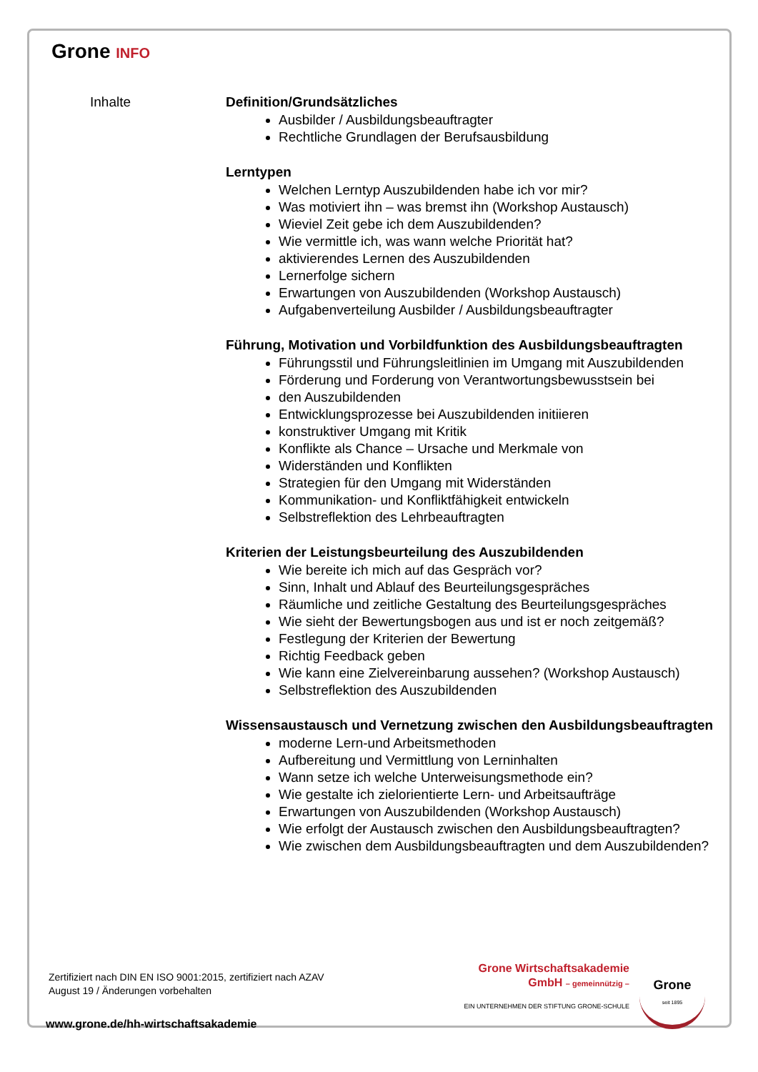Grone INFO
Inhalte Definition/Grundsätzliches
Ausbilder / Ausbildungsbeauftragter
Rechtliche Grundlagen der Berufsausbildung
Lerntypen
Welchen Lerntyp Auszubildenden habe ich vor mir?
Was motiviert ihn – was bremst ihn (Workshop Austausch)
Wieviel Zeit gebe ich dem Auszubildenden?
Wie vermittle ich, was wann welche Priorität hat?
aktivierendes Lernen des Auszubildenden
Lernerfolge sichern
Erwartungen von Auszubildenden (Workshop Austausch)
Aufgabenverteilung Ausbilder / Ausbildungsbeauftragter
Führung, Motivation und Vorbildfunktion des Ausbildungsbeauftragten
Führungsstil und Führungsleitlinien im Umgang mit Auszubildenden
Förderung und Forderung von Verantwortungsbewusstsein bei
den Auszubildenden
Entwicklungsprozesse bei Auszubildenden initiieren
konstruktiver Umgang mit Kritik
Konflikte als Chance – Ursache und Merkmale von
Widerständen und Konflikten
Strategien für den Umgang mit Widerständen
Kommunikation- und Konfliktfähigkeit entwickeln
Selbstreflektion des Lehrbeauftragten
Kriterien der Leistungsbeurteilung des Auszubildenden
Wie bereite ich mich auf das Gespräch vor?
Sinn, Inhalt und Ablauf des Beurteilungsgespräches
Räumliche und zeitliche Gestaltung des Beurteilungsgespräches
Wie sieht der Bewertungsbogen aus und ist er noch zeitgemäß?
Festlegung der Kriterien der Bewertung
Richtig Feedback geben
Wie kann eine Zielvereinbarung aussehen? (Workshop Austausch)
Selbstreflektion des Auszubildenden
Wissensaustausch und Vernetzung zwischen den Ausbildungsbeauftragten
moderne Lern-und Arbeitsmethoden
Aufbereitung und Vermittlung von Lerninhalten
Wann setze ich welche Unterweisungsmethode ein?
Wie gestalte ich zielorientierte Lern- und Arbeitsaufträge
Erwartungen von Auszubildenden (Workshop Austausch)
Wie erfolgt der Austausch zwischen den Ausbildungsbeauftragten?
Wie zwischen dem Ausbildungsbeauftragten und dem Auszubildenden?
Zertifiziert nach DIN EN ISO 9001:2015, zertifiziert nach AZAV
August 19 / Änderungen vorbehalten
Grone Wirtschaftsakademie
GmbH – gemeinnützig –
EIN UNTERNEHMEN DER STIFTUNG GRONE-SCHULE
Grone
seit 1895
www.grone.de/hh-wirtschaftsakademie